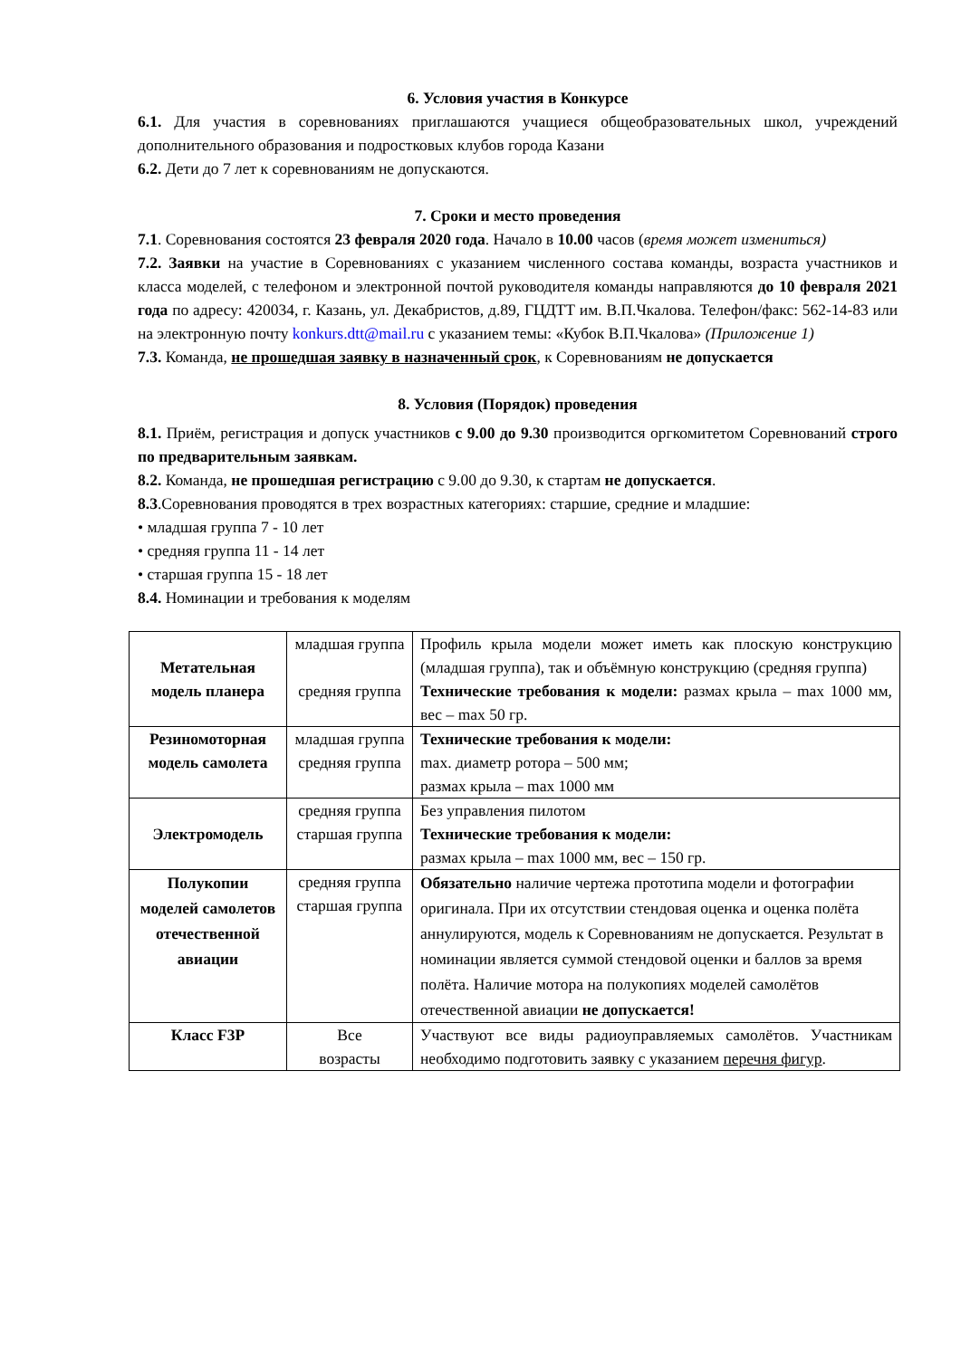6. Условия участия в Конкурсе
6.1. Для участия в соревнованиях приглашаются учащиеся общеобразовательных школ, учреждений дополнительного образования и подростковых клубов города Казани
6.2. Дети до 7 лет к соревнованиям не допускаются.
7. Сроки и место проведения
7.1. Соревнования состоятся 23 февраля 2020 года. Начало в 10.00 часов (время может измениться)
7.2. Заявки на участие в Соревнованиях с указанием численного состава команды, возраста участников и класса моделей, с телефоном и электронной почтой руководителя команды направляются до 10 февраля 2021 года по адресу: 420034, г. Казань, ул. Декабристов, д.89, ГЦДТТ им. В.П.Чкалова. Телефон/факс: 562-14-83 или на электронную почту konkurs.dtt@mail.ru с указанием темы: «Кубок В.П.Чкалова» (Приложение 1)
7.3. Команда, не прошедшая заявку в назначенный срок, к Соревнованиям не допускается
8. Условия (Порядок) проведения
8.1. Приём, регистрация и допуск участников с 9.00 до 9.30 производится оргкомитетом Соревнований строго по предварительным заявкам.
8.2. Команда, не прошедшая регистрацию с 9.00 до 9.30, к стартам не допускается.
8.3.Соревнования проводятся в трех возрастных категориях: старшие, средние и младшие:
• младшая группа 7 - 10 лет
• средняя группа 11 - 14 лет
• старшая группа 15 - 18 лет
8.4. Номинации и требования к моделям
| Метательная модель планера | младшая группа средняя группа | Профиль крыла модели может иметь как плоскую конструкцию (младшая группа), так и объёмную конструкцию (средняя группа) Технические требования к модели: размах крыла – max 1000 мм, вес – max 50 гр. |
| Резиномоторная модель самолета | младшая группа средняя группа | Технические требования к модели: max. диаметр ротора – 500 мм; размах крыла – max 1000 мм |
| Электромодель | средняя группа старшая группа | Без управления пилотом Технические требования к модели: размах крыла – max 1000 мм, вес – 150 гр. |
| Полукопии моделей самолетов отечественной авиации | средняя группа старшая группа | Обязательно наличие чертежа прототипа модели и фотографии оригинала. При их отсутствии стендовая оценка и оценка полёта аннулируются, модель к Соревнованиям не допускается. Результат в номинации является суммой стендовой оценки и баллов за время полёта. Наличие мотора на полукопиях моделей самолётов отечественной авиации не допускается! |
| Класс F3P | Все возрасты | Участвуют все виды радиоуправляемых самолётов. Участникам необходимо подготовить заявку с указанием перечня фигур . |